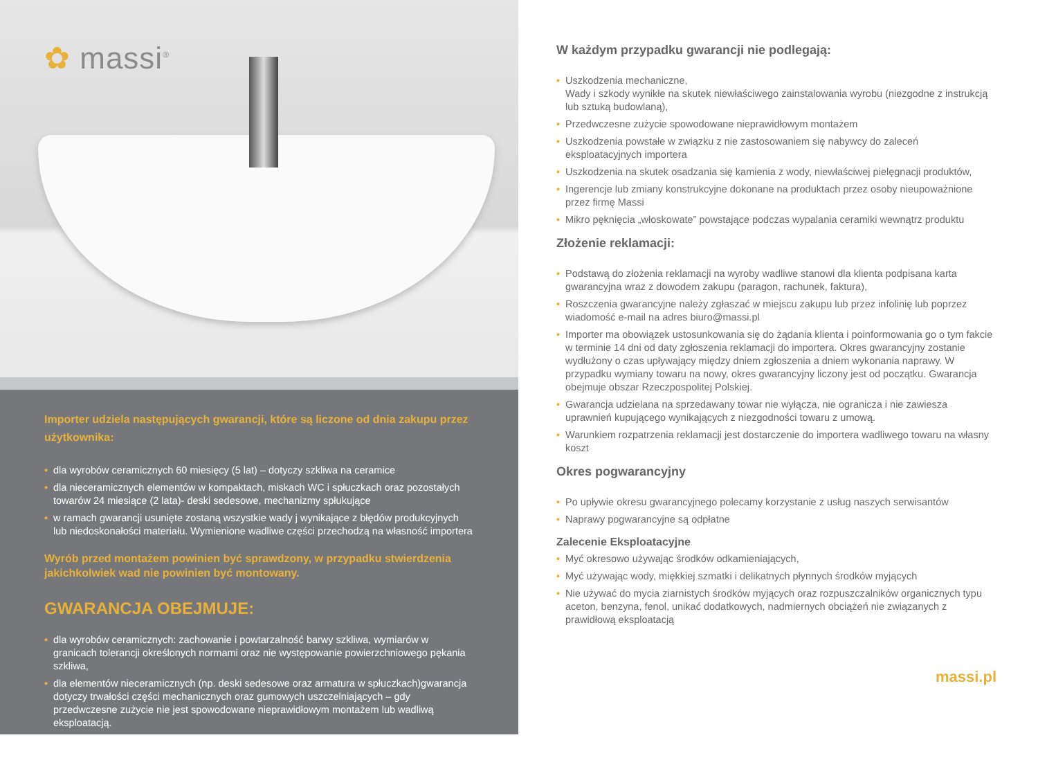✿ massi<sup>®</sup>
Importer udziela następujących gwarancji, które są liczone od dnia zakupu przez użytkownika:
• dla wyrobów ceramicznych 60 miesięcy (5 lat) – dotyczy szkliwa na ceramice
• dla nieceramicznych elementów w kompaktach, miskach WC i spłuczkach oraz pozostałych towarów 24 miesiące (2 lata)- deski sedesowe, mechanizmy spłukujące
• w ramach gwarancji usunięte zostaną wszystkie wady j wynikające z błędów produkcyjnych lub niedoskonałości materiału. Wymienione wadliwe części przechodzą na własność importera
Wyrób przed montażem powinien być sprawdzony, w przypadku stwierdzenia jakichkolwiek wad nie powinien być montowany.
GWARANCJA OBEJMUJE:
• dla wyrobów ceramicznych: zachowanie i powtarzalność barwy szkliwa, wymiarów w granicach tolerancji określonych normami oraz nie występowanie powierzchniowego pękania szkliwa,
• dla elementów nieceramicznych (np. deski sedesowe oraz armatura w spłuczkach)gwarancja dotyczy trwałości części mechanicznych oraz gumowych uszczelniających – gdy przedwczesne zużycie nie jest spowodowane nieprawidłowym montażem lub wadliwą eksploatacją.
W każdym przypadku gwarancji nie podlegają:
• Uszkodzenia mechaniczne,
Wady i szkody wynikłe na skutek niewłaściwego zainstalowania wyrobu (niezgodne z instrukcją lub sztuką budowlaną),
• Przedwczesne zużycie spowodowane nieprawidłowym montażem
• Uszkodzenia powstałe w związku z nie zastosowaniem się nabywcy do zaleceń eksploatacyjnych importera
• Uszkodzenia na skutek osadzania się kamienia z wody, niewłaściwej pielęgnacji produktów,
• Ingerencje lub zmiany konstrukcyjne dokonane na produktach przez osoby nieupoważnione przez firmę Massi
• Mikro pęknięcia „włoskowate” powstające podczas wypalania ceramiki wewnątrz produktu
Złożenie reklamacji:
• Podstawą do złożenia reklamacji na wyroby wadliwe stanowi dla klienta podpisana karta gwarancyjna wraz z dowodem zakupu (paragon, rachunek, faktura),
• Roszczenia gwarancyjne należy zgłaszać w miejscu zakupu lub przez infolinię lub poprzez wiadomość e-mail na adres biuro@massi.pl
• Importer ma obowiązek ustosunkowania się do żądania klienta i poinformowania go o tym fakcie w terminie 14 dni od daty zgłoszenia reklamacji do importera. Okres gwarancyjny zostanie wydłużony o czas upływający między dniem zgłoszenia a dniem wykonania naprawy. W przypadku wymiany towaru na nowy, okres gwarancyjny liczony jest od początku. Gwarancja obejmuje obszar Rzeczpospolitej Polskiej.
• Gwarancja udzielana na sprzedawany towar nie wyłącza, nie ogranicza i nie zawiesza uprawnień kupującego wynikających z niezgodności towaru z umową.
• Warunkiem rozpatrzenia reklamacji jest dostarczenie do importera wadliwego towaru na własny koszt
Okres pogwarancyjny
• Po upływie okresu gwarancyjnego polecamy korzystanie z usług naszych serwisantów
• Naprawy pogwarancyjne są odpłatne
Zalecenie Eksploatacyjne
• Myć okresowo używając środków odkamieniających,
• Myć używając wody, miękkiej szmatki i delikatnych płynnych środków myjących
• Nie używać do mycia ziarnistych środków myjących oraz rozpuszczalników organicznych typu aceton, benzyna, fenol, unikać dodatkowych, nadmiernych obciążeń nie związanych z prawidłową eksploatacją
massi.pl